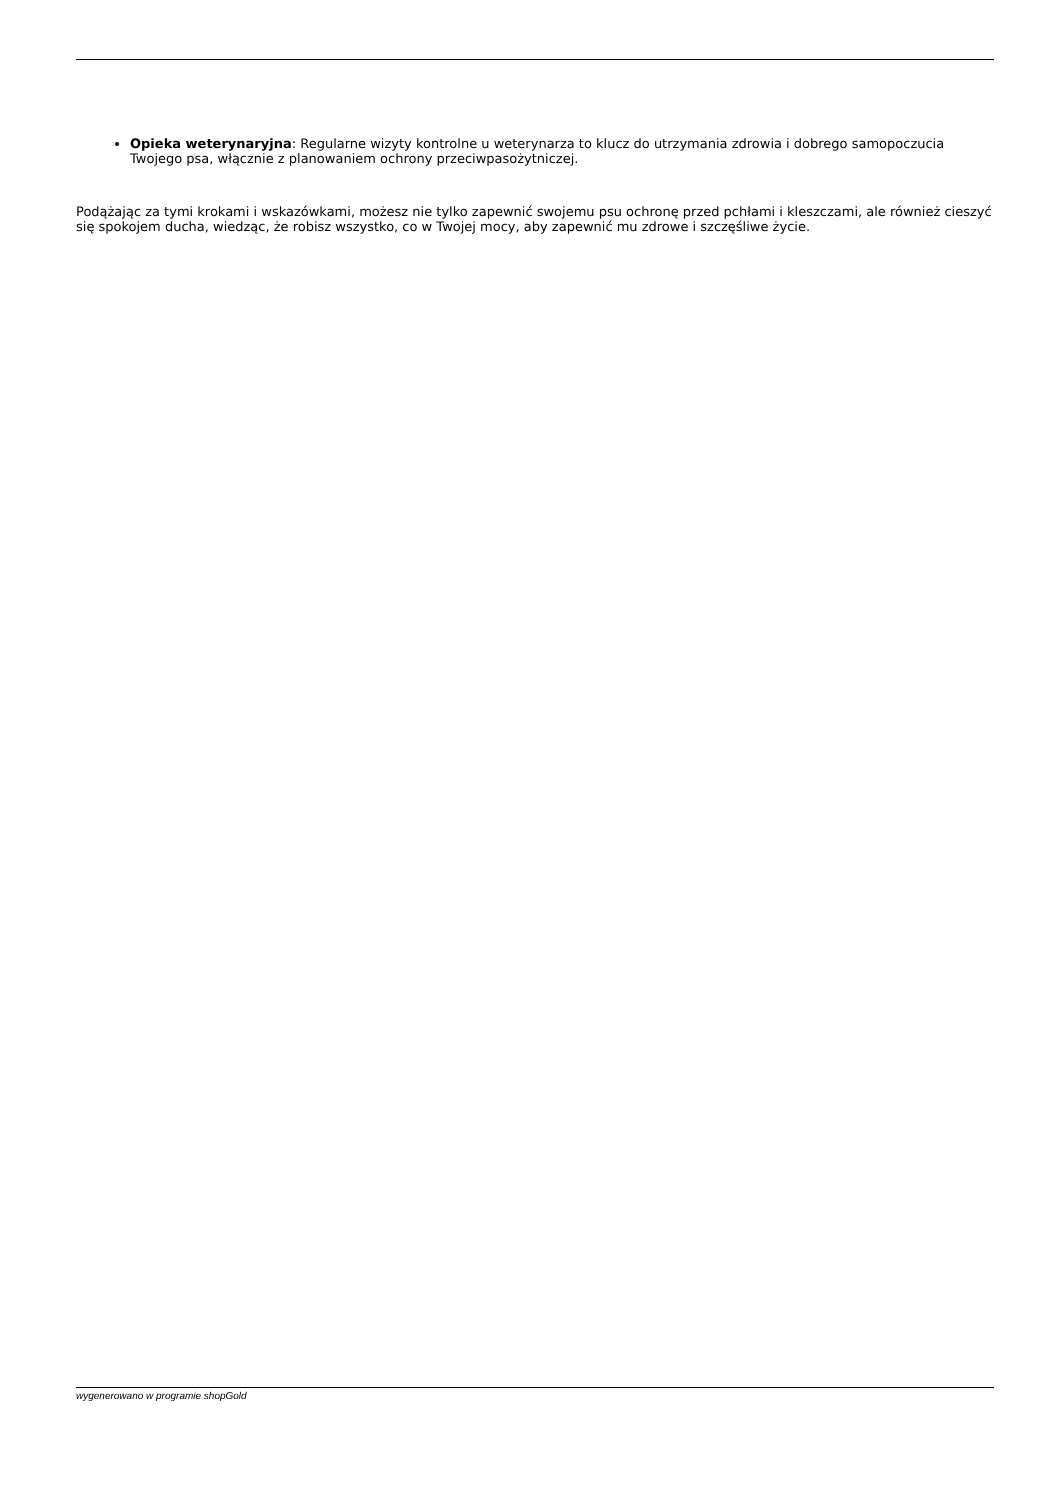Opieka weterynaryjna: Regularne wizyty kontrolne u weterynarza to klucz do utrzymania zdrowia i dobrego samopoczucia Twojego psa, włącznie z planowaniem ochrony przeciwpasożytniczej.
Podążając za tymi krokami i wskazówkami, możesz nie tylko zapewnić swojemu psu ochronę przed pchłami i kleszczami, ale również cieszyć się spokojem ducha, wiedząc, że robisz wszystko, co w Twojej mocy, aby zapewnić mu zdrowe i szczęśliwe życie.
wygenerowano w programie shopGold